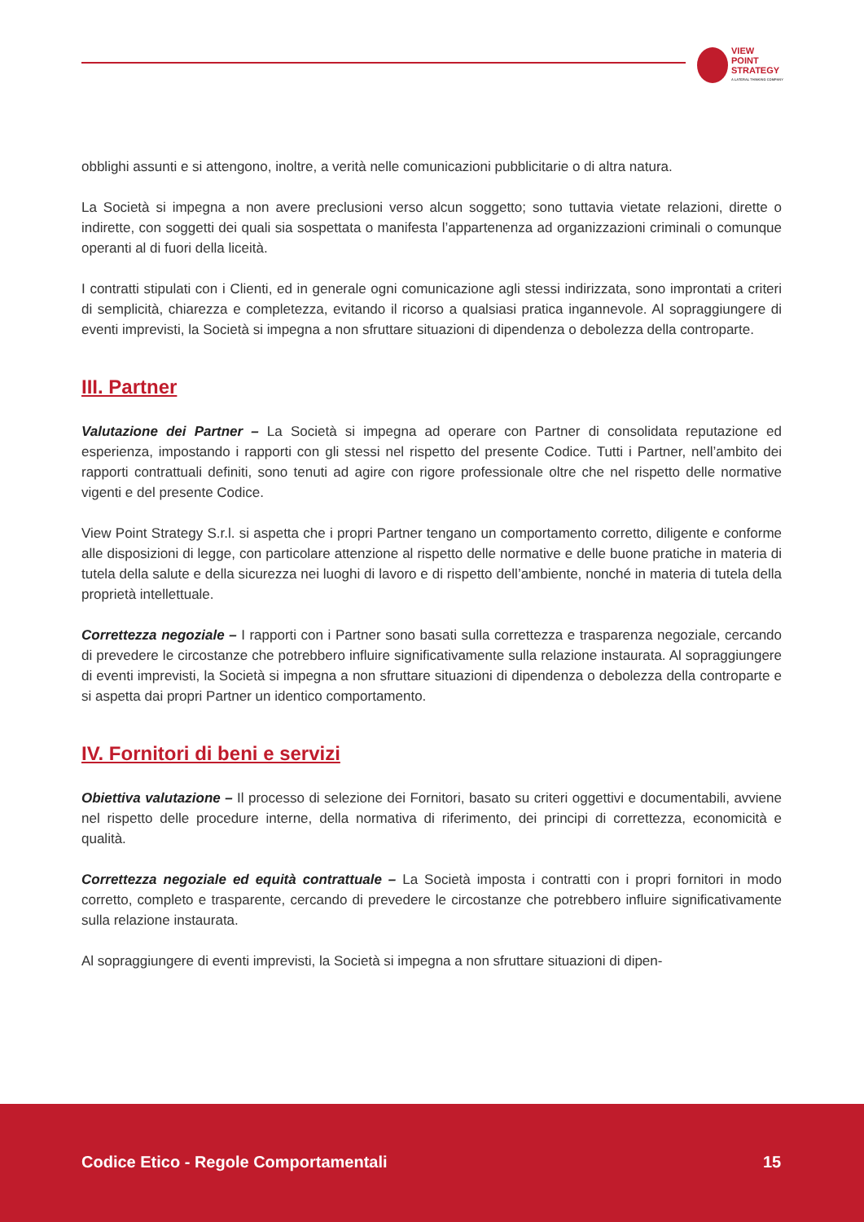VIEW
POINT
STRATEGY
A LATERAL THINKING COMPANY
obblighi assunti e si attengono, inoltre, a verità nelle comunicazioni pubblicitarie o di altra natura.
La Società si impegna a non avere preclusioni verso alcun soggetto; sono tuttavia vietate relazioni, dirette o indirette, con soggetti dei quali sia sospettata o manifesta l’appartenenza ad organizzazioni criminali o comunque operanti al di fuori della liceità.
I contratti stipulati con i Clienti, ed in generale ogni comunicazione agli stessi indirizzata, sono improntati a criteri di semplicità, chiarezza e completezza, evitando il ricorso a qualsiasi pratica ingannevole. Al sopraggiungere di eventi imprevisti, la Società si impegna a non sfruttare situazioni di dipendenza o debolezza della controparte.
III. Partner
Valutazione dei Partner – La Società si impegna ad operare con Partner di consolidata reputazione ed esperienza, impostando i rapporti con gli stessi nel rispetto del presente Codice. Tutti i Partner, nell’ambito dei rapporti contrattuali definiti, sono tenuti ad agire con rigore professionale oltre che nel rispetto delle normative vigenti e del presente Codice.
View Point Strategy S.r.l. si aspetta che i propri Partner tengano un comportamento corretto, diligente e conforme alle disposizioni di legge, con particolare attenzione al rispetto delle normative e delle buone pratiche in materia di tutela della salute e della sicurezza nei luoghi di lavoro e di rispetto dell’ambiente, nonché in materia di tutela della proprietà intellettuale.
Correttezza negoziale – I rapporti con i Partner sono basati sulla correttezza e trasparenza negoziale, cercando di prevedere le circostanze che potrebbero influire significativamente sulla relazione instaurata. Al sopraggiungere di eventi imprevisti, la Società si impegna a non sfruttare situazioni di dipendenza o debolezza della controparte e si aspetta dai propri Partner un identico comportamento.
IV. Fornitori di beni e servizi
Obiettiva valutazione – Il processo di selezione dei Fornitori, basato su criteri oggettivi e documentabili, avviene nel rispetto delle procedure interne, della normativa di riferimento, dei principi di correttezza, economicità e qualità.
Correttezza negoziale ed equità contrattuale – La Società imposta i contratti con i propri fornitori in modo corretto, completo e trasparente, cercando di prevedere le circostanze che potrebbero influire significativamente sulla relazione instaurata.
Al sopraggiungere di eventi imprevisti, la Società si impegna a non sfruttare situazioni di dipen-
Codice Etico - Regole Comportamentali
15